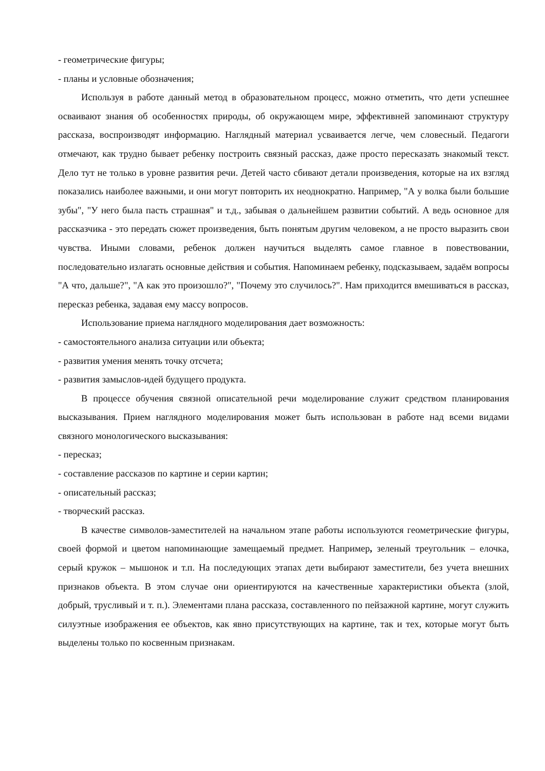- геометрические фигуры;
- планы и условные обозначения;
Используя в работе данный метод в образовательном процесс, можно отметить, что дети успешнее осваивают знания об особенностях природы, об окружающем мире, эффективней запоминают структуру рассказа, воспроизводят информацию. Наглядный материал усваивается легче, чем словесный. Педагоги отмечают, как трудно бывает ребенку построить связный рассказ, даже просто пересказать знакомый текст. Дело тут не только в уровне развития речи. Детей часто сбивают детали произведения, которые на их взгляд показались наиболее важными, и они могут повторить их неоднократно. Например, "А у волка были большие зубы", "У него была пасть страшная" и т.д., забывая о дальнейшем развитии событий. А ведь основное для рассказчика - это передать сюжет произведения, быть понятым другим человеком, а не просто выразить свои чувства. Иными словами, ребенок должен научиться выделять самое главное в повествовании, последовательно излагать основные действия и события. Напоминаем ребенку, подсказываем, задаём вопросы "А что, дальше?", "А как это произошло?", "Почему это случилось?". Нам приходится вмешиваться в рассказ, пересказ ребенка, задавая ему массу вопросов.
Использование приема наглядного моделирования дает возможность:
- самостоятельного анализа ситуации или объекта;
- развития умения менять точку отсчета;
- развития замыслов-идей будущего продукта.
В процессе обучения связной описательной речи моделирование служит средством планирования высказывания. Прием наглядного моделирования может быть использован в работе над всеми видами связного монологического высказывания:
- пересказ;
- составление рассказов по картине и серии картин;
- описательный рассказ;
- творческий рассказ.
В качестве символов-заместителей на начальном этапе работы используются геометрические фигуры, своей формой и цветом напоминающие замещаемый предмет. Например, зеленый треугольник – елочка, серый кружок – мышонок и т.п. На последующих этапах дети выбирают заместители, без учета внешних признаков объекта. В этом случае они ориентируются на качественные характеристики объекта (злой, добрый, трусливый и т. п.). Элементами плана рассказа, составленного по пейзажной картине, могут служить силуэтные изображения ее объектов, как явно присутствующих на картине, так и тех, которые могут быть выделены только по косвенным признакам.